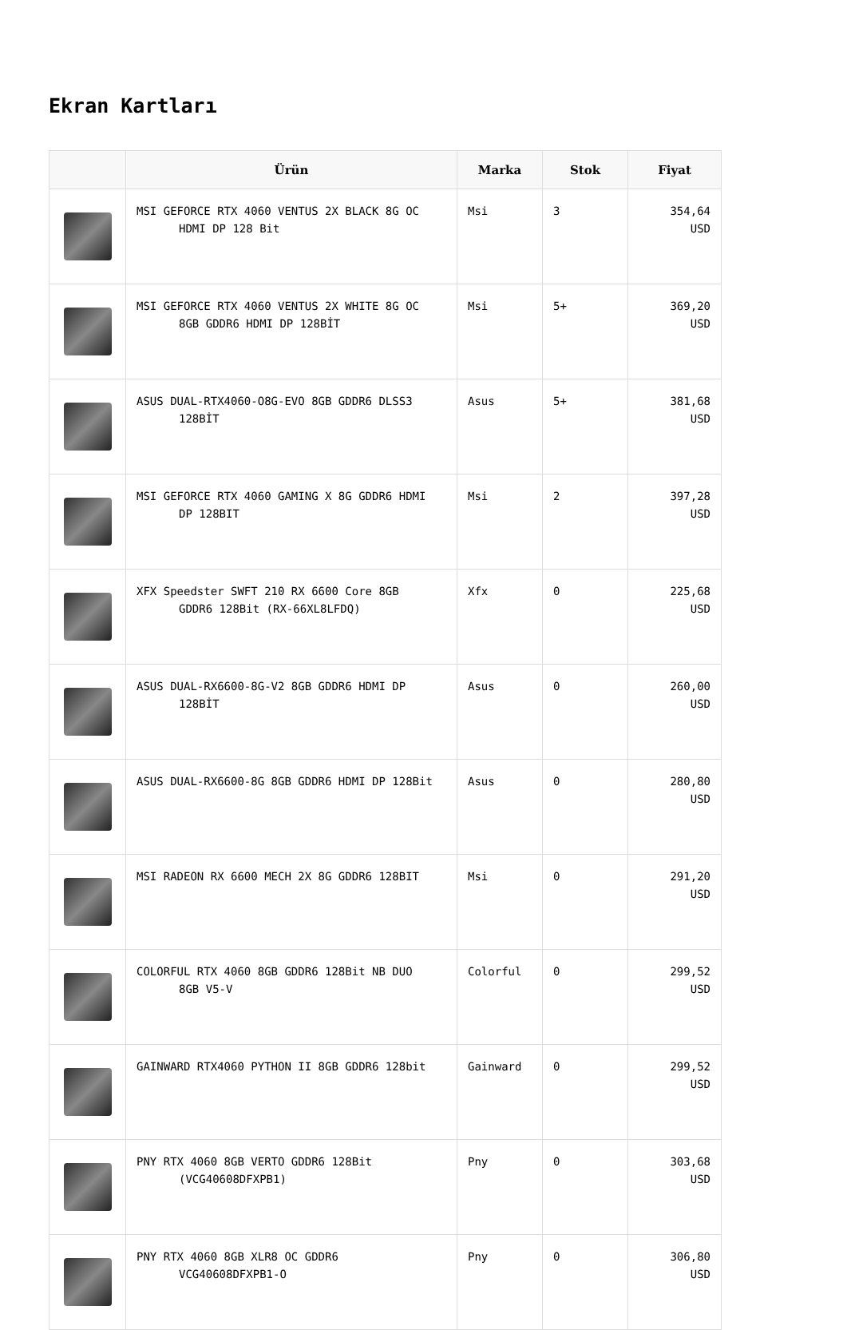Ekran Kartları
| | Ürün | Marka | Stok | Fiyat |
| --- | --- | --- | --- | --- |
| | MSI GEFORCE RTX 4060 VENTUS 2X BLACK 8G OC HDMI DP 128 Bit | Msi | 3 | 354,64 USD |
| | MSI GEFORCE RTX 4060 VENTUS 2X WHITE 8G OC 8GB GDDR6 HDMI DP 128BİT | Msi | 5+ | 369,20 USD |
| | ASUS DUAL-RTX4060-O8G-EVO 8GB GDDR6 DLSS3 128BİT | Asus | 5+ | 381,68 USD |
| | MSI GEFORCE RTX 4060 GAMING X 8G GDDR6 HDMI DP 128BIT | Msi | 2 | 397,28 USD |
| | XFX Speedster SWFT 210 RX 6600 Core 8GB GDDR6 128Bit (RX-66XL8LFDQ) | Xfx | 0 | 225,68 USD |
| | ASUS DUAL-RX6600-8G-V2 8GB GDDR6 HDMI DP 128BİT | Asus | 0 | 260,00 USD |
| | ASUS DUAL-RX6600-8G 8GB GDDR6 HDMI DP 128Bit | Asus | 0 | 280,80 USD |
| | MSI RADEON RX 6600 MECH 2X 8G GDDR6 128BIT | Msi | 0 | 291,20 USD |
| | COLORFUL RTX 4060 8GB GDDR6 128Bit NB DUO 8GB V5-V | Colorful | 0 | 299,52 USD |
| | GAINWARD RTX4060 PYTHON II 8GB GDDR6 128bit | Gainward | 0 | 299,52 USD |
| | PNY RTX 4060 8GB VERTO GDDR6 128Bit (VCG40608DFXPB1) | Pny | 0 | 303,68 USD |
| | PNY RTX 4060 8GB XLR8 OC GDDR6 VCG40608DFXPB1-O | Pny | 0 | 306,80 USD |